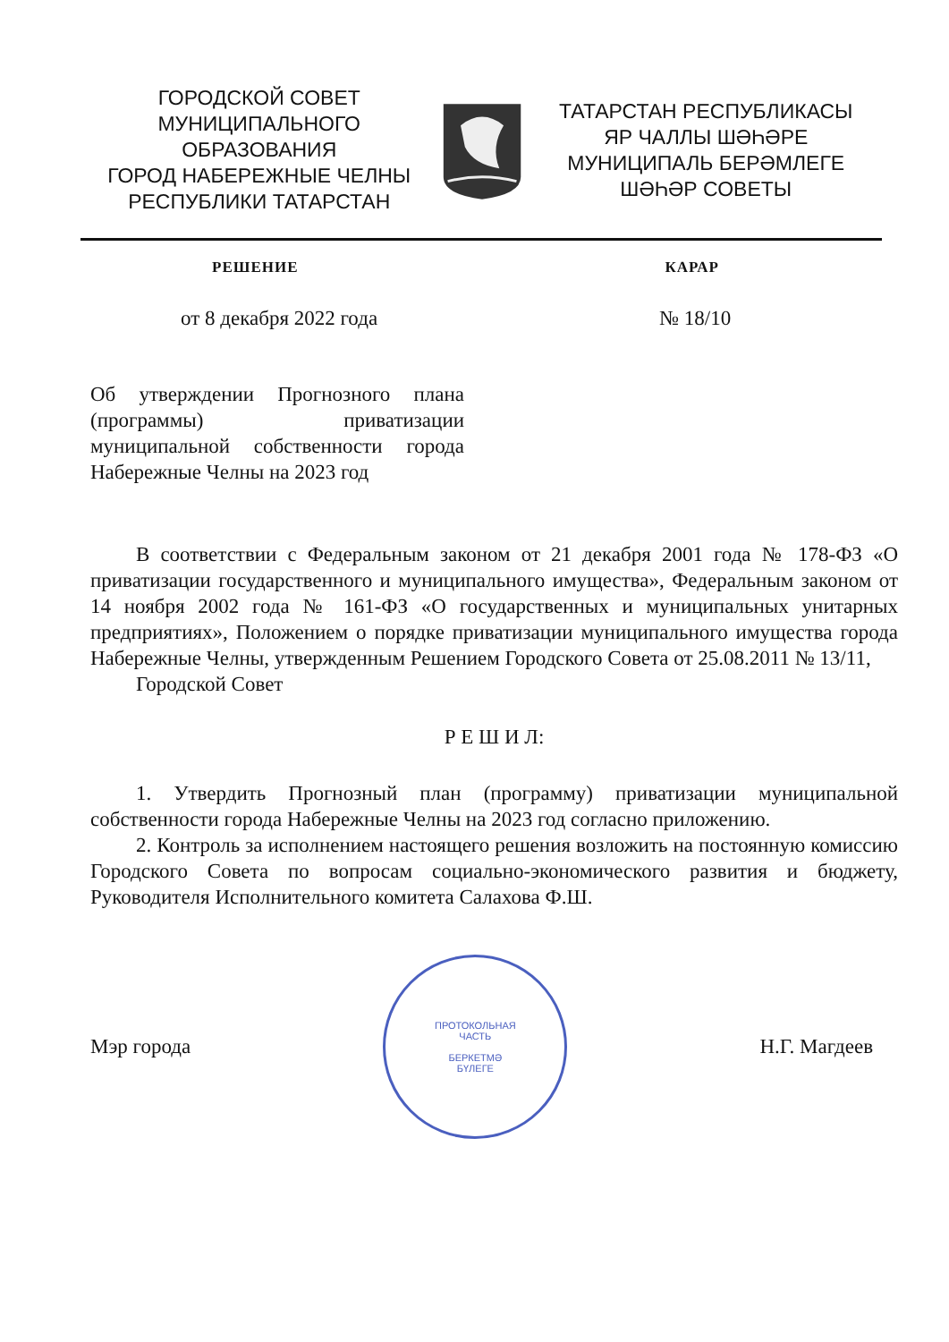ГОРОДСКОЙ СОВЕТ
МУНИЦИПАЛЬНОГО ОБРАЗОВАНИЯ
ГОРОД НАБЕРЕЖНЫЕ ЧЕЛНЫ
РЕСПУБЛИКИ ТАТАРСТАН
ТАТАРСТАН РЕСПУБЛИКАСЫ
ЯР ЧАЛЛЫ ШӘҺӘРЕ
МУНИЦИПАЛЬ БЕРӘМЛЕГЕ
ШӘҺӘР СОВЕТЫ
РЕШЕНИЕ КАРАР
от 8 декабря 2022 года № 18/10
Об утверждении Прогнозного плана (программы) приватизации муниципальной собственности города Набережные Челны на 2023 год
В соответствии с Федеральным законом от 21 декабря 2001 года № 178-ФЗ «О приватизации государственного и муниципального имущества», Федеральным законом от 14 ноября 2002 года № 161-ФЗ «О государственных и муниципальных унитарных предприятиях», Положением о порядке приватизации муниципального имущества города Набережные Челны, утвержденным Решением Городского Совета от 25.08.2011 № 13/11,
Городской Совет
Р Е Ш И Л:
1. Утвердить Прогнозный план (программу) приватизации муниципальной собственности города Набережные Челны на 2023 год согласно приложению.
2. Контроль за исполнением настоящего решения возложить на постоянную комиссию Городского Совета по вопросам социально-экономического развития и бюджету, Руководителя Исполнительного комитета Салахова Ф.Ш.
Мэр города
ПРОТОКОЛЬНАЯ
ЧАСТЬ
БЕРКЕТМӘ
БҮЛЕГЕ
Н.Г. Магдеев